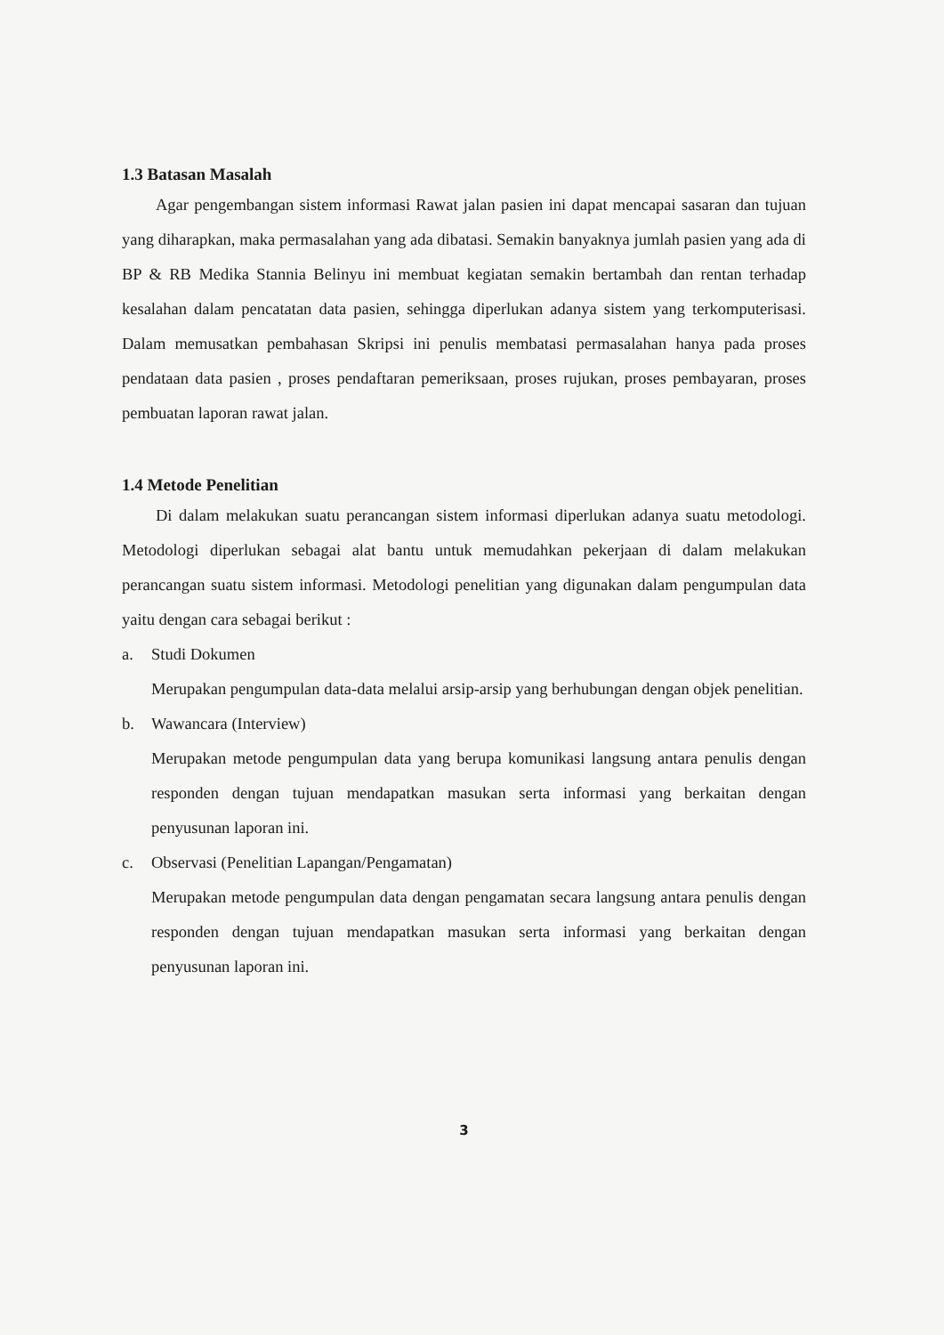1.3 Batasan Masalah
Agar pengembangan sistem informasi Rawat jalan pasien ini dapat mencapai sasaran dan tujuan yang diharapkan, maka permasalahan yang ada dibatasi. Semakin banyaknya jumlah pasien yang ada di BP & RB Medika Stannia Belinyu ini membuat kegiatan semakin bertambah dan rentan terhadap kesalahan dalam pencatatan data pasien, sehingga diperlukan adanya sistem yang terkomputerisasi. Dalam memusatkan pembahasan Skripsi ini penulis membatasi permasalahan hanya pada proses pendataan data pasien , proses pendaftaran pemeriksaan, proses rujukan, proses pembayaran, proses pembuatan laporan rawat jalan.
1.4 Metode Penelitian
Di dalam melakukan suatu perancangan sistem informasi diperlukan adanya suatu metodologi. Metodologi diperlukan sebagai alat bantu untuk memudahkan pekerjaan di dalam melakukan perancangan suatu sistem informasi. Metodologi penelitian yang digunakan dalam pengumpulan data yaitu dengan cara sebagai berikut :
a. Studi Dokumen
Merupakan pengumpulan data-data melalui arsip-arsip yang berhubungan dengan objek penelitian.
b. Wawancara (Interview)
Merupakan metode pengumpulan data yang berupa komunikasi langsung antara penulis dengan responden dengan tujuan mendapatkan masukan serta informasi yang berkaitan dengan penyusunan laporan ini.
c. Observasi (Penelitian Lapangan/Pengamatan)
Merupakan metode pengumpulan data dengan pengamatan secara langsung antara penulis dengan responden dengan tujuan mendapatkan masukan serta informasi yang berkaitan dengan penyusunan laporan ini.
3